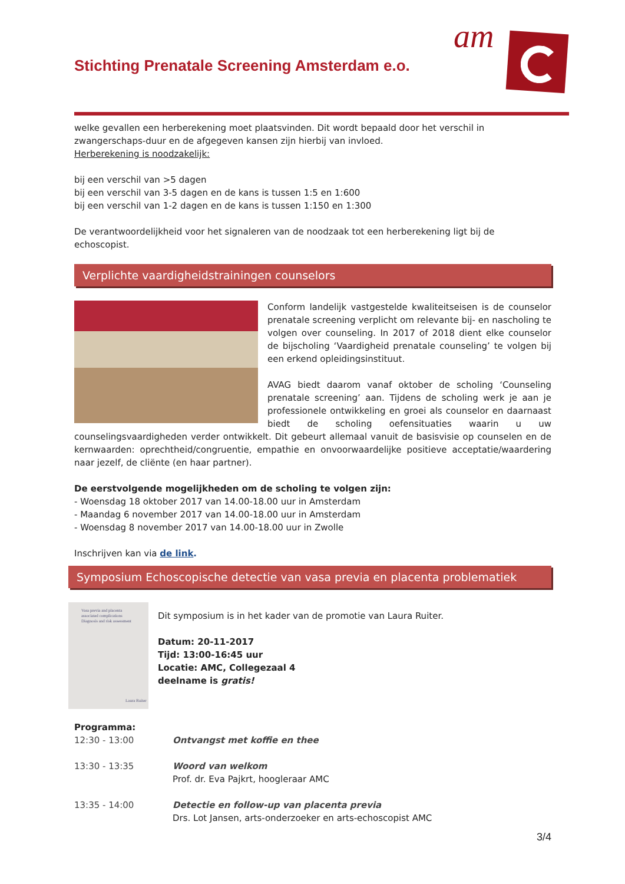am
Stichting Prenatale Screening Amsterdam e.o.
welke gevallen een herberekening moet plaatsvinden. Dit wordt bepaald door het verschil in zwangerschaps-duur en de afgegeven kansen zijn hierbij van invloed.
Herberekening is noodzakelijk:
bij een verschil van >5 dagen
bij een verschil van 3-5 dagen en de kans is tussen 1:5 en 1:600
bij een verschil van 1-2 dagen en de kans is tussen 1:150 en 1:300
De verantwoordelijkheid voor het signaleren van de noodzaak tot een herberekening ligt bij de echoscopist.
Verplichte vaardigheidstrainingen counselors
Conform landelijk vastgestelde kwaliteitseisen is de counselor prenatale screening verplicht om relevante bij- en nascholing te volgen over counseling. In 2017 of 2018 dient elke counselor de bijscholing ‘Vaardigheid prenatale counseling’ te volgen bij een erkend opleidingsinstituut.
AVAG biedt daarom vanaf oktober de scholing ‘Counseling prenatale screening’ aan. Tijdens de scholing werk je aan je professionele ontwikkeling en groei als counselor en daarnaast biedt de scholing oefensituaties waarin u uw counselingsvaardigheden verder ontwikkelt. Dit gebeurt allemaal vanuit de basisvisie op counselen en de kernwaarden: oprechtheid/congruentie, empathie en onvoorwaardelijke positieve acceptatie/waardering naar jezelf, de cliënte (en haar partner).
De eerstvolgende mogelijkheden om de scholing te volgen zijn:
- Woensdag 18 oktober 2017 van 14.00-18.00 uur in Amsterdam
- Maandag 6 november 2017 van 14.00-18.00 uur in Amsterdam
- Woensdag 8 november 2017 van 14.00-18.00 uur in Zwolle
Inschrijven kan via de link.
Symposium Echoscopische detectie van vasa previa en placenta problematiek
Vasa previa and placenta
associated complications
Diagnosis and risk assessment
Laura Ruiter
Dit symposium is in het kader van de promotie van Laura Ruiter.
Datum: 20-11-2017
Tijd: 13:00-16:45 uur
Locatie: AMC, Collegezaal 4
deelname is gratis!
Programma:
12:30 - 13:00 Ontvangst met koffie en thee
13:30 - 13:35 Woord van welkom
Prof. dr. Eva Pajkrt, hoogleraar AMC
13:35 - 14:00 Detectie en follow-up van placenta previa
Drs. Lot Jansen, arts-onderzoeker en arts-echoscopist AMC
3/4